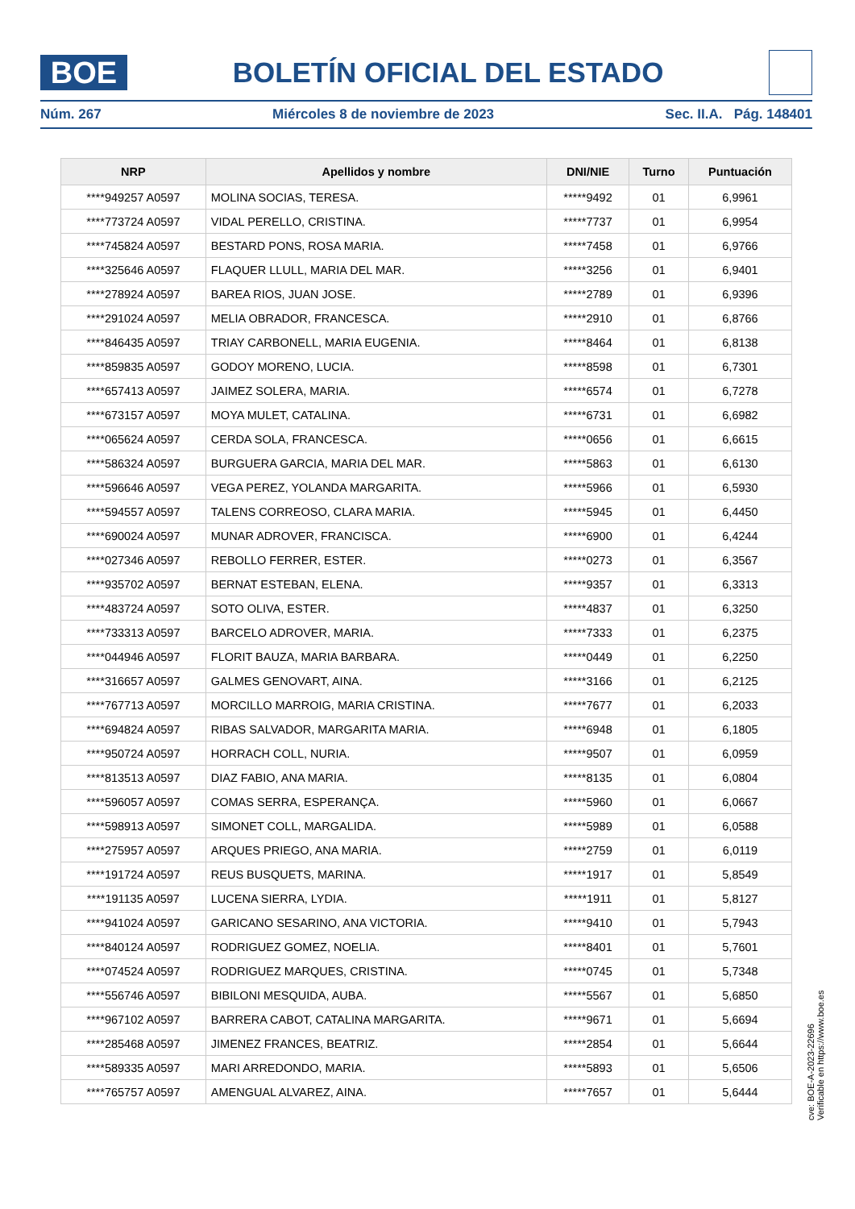BOE
BOLETÍN OFICIAL DEL ESTADO
Núm. 267 Miércoles 8 de noviembre de 2023 Sec. II.A. Pág. 148401
| NRP | Apellidos y nombre | DNI/NIE | Turno | Puntuación |
| --- | --- | --- | --- | --- |
| ****949257 A0597 | MOLINA SOCIAS, TERESA. | *****9492 | 01 | 6,9961 |
| ****773724 A0597 | VIDAL PERELLO, CRISTINA. | *****7737 | 01 | 6,9954 |
| ****745824 A0597 | BESTARD PONS, ROSA MARIA. | *****7458 | 01 | 6,9766 |
| ****325646 A0597 | FLAQUER LLULL, MARIA DEL MAR. | *****3256 | 01 | 6,9401 |
| ****278924 A0597 | BAREA RIOS, JUAN JOSE. | *****2789 | 01 | 6,9396 |
| ****291024 A0597 | MELIA OBRADOR, FRANCESCA. | *****2910 | 01 | 6,8766 |
| ****846435 A0597 | TRIAY CARBONELL, MARIA EUGENIA. | *****8464 | 01 | 6,8138 |
| ****859835 A0597 | GODOY MORENO, LUCIA. | *****8598 | 01 | 6,7301 |
| ****657413 A0597 | JAIMEZ SOLERA, MARIA. | *****6574 | 01 | 6,7278 |
| ****673157 A0597 | MOYA MULET, CATALINA. | *****6731 | 01 | 6,6982 |
| ****065624 A0597 | CERDA SOLA, FRANCESCA. | *****0656 | 01 | 6,6615 |
| ****586324 A0597 | BURGUERA GARCIA, MARIA DEL MAR. | *****5863 | 01 | 6,6130 |
| ****596646 A0597 | VEGA PEREZ, YOLANDA MARGARITA. | *****5966 | 01 | 6,5930 |
| ****594557 A0597 | TALENS CORREOSO, CLARA MARIA. | *****5945 | 01 | 6,4450 |
| ****690024 A0597 | MUNAR ADROVER, FRANCISCA. | *****6900 | 01 | 6,4244 |
| ****027346 A0597 | REBOLLO FERRER, ESTER. | *****0273 | 01 | 6,3567 |
| ****935702 A0597 | BERNAT ESTEBAN, ELENA. | *****9357 | 01 | 6,3313 |
| ****483724 A0597 | SOTO OLIVA, ESTER. | *****4837 | 01 | 6,3250 |
| ****733313 A0597 | BARCELO ADROVER, MARIA. | *****7333 | 01 | 6,2375 |
| ****044946 A0597 | FLORIT BAUZA, MARIA BARBARA. | *****0449 | 01 | 6,2250 |
| ****316657 A0597 | GALMES GENOVART, AINA. | *****3166 | 01 | 6,2125 |
| ****767713 A0597 | MORCILLO MARROIG, MARIA CRISTINA. | *****7677 | 01 | 6,2033 |
| ****694824 A0597 | RIBAS SALVADOR, MARGARITA MARIA. | *****6948 | 01 | 6,1805 |
| ****950724 A0597 | HORRACH COLL, NURIA. | *****9507 | 01 | 6,0959 |
| ****813513 A0597 | DIAZ FABIO, ANA MARIA. | *****8135 | 01 | 6,0804 |
| ****596057 A0597 | COMAS SERRA, ESPERANÇA. | *****5960 | 01 | 6,0667 |
| ****598913 A0597 | SIMONET COLL, MARGALIDA. | *****5989 | 01 | 6,0588 |
| ****275957 A0597 | ARQUES PRIEGO, ANA MARIA. | *****2759 | 01 | 6,0119 |
| ****191724 A0597 | REUS BUSQUETS, MARINA. | *****1917 | 01 | 5,8549 |
| ****191135 A0597 | LUCENA SIERRA, LYDIA. | *****1911 | 01 | 5,8127 |
| ****941024 A0597 | GARICANO SESARINO, ANA VICTORIA. | *****9410 | 01 | 5,7943 |
| ****840124 A0597 | RODRIGUEZ GOMEZ, NOELIA. | *****8401 | 01 | 5,7601 |
| ****074524 A0597 | RODRIGUEZ MARQUES, CRISTINA. | *****0745 | 01 | 5,7348 |
| ****556746 A0597 | BIBILONI MESQUIDA, AUBA. | *****5567 | 01 | 5,6850 |
| ****967102 A0597 | BARRERA CABOT, CATALINA MARGARITA. | *****9671 | 01 | 5,6694 |
| ****285468 A0597 | JIMENEZ FRANCES, BEATRIZ. | *****2854 | 01 | 5,6644 |
| ****589335 A0597 | MARI ARREDONDO, MARIA. | *****5893 | 01 | 5,6506 |
| ****765757 A0597 | AMENGUAL ALVAREZ, AINA. | *****7657 | 01 | 5,6444 |
cve: BOE-A-2023-22696
Verificable en https://www.boe.es